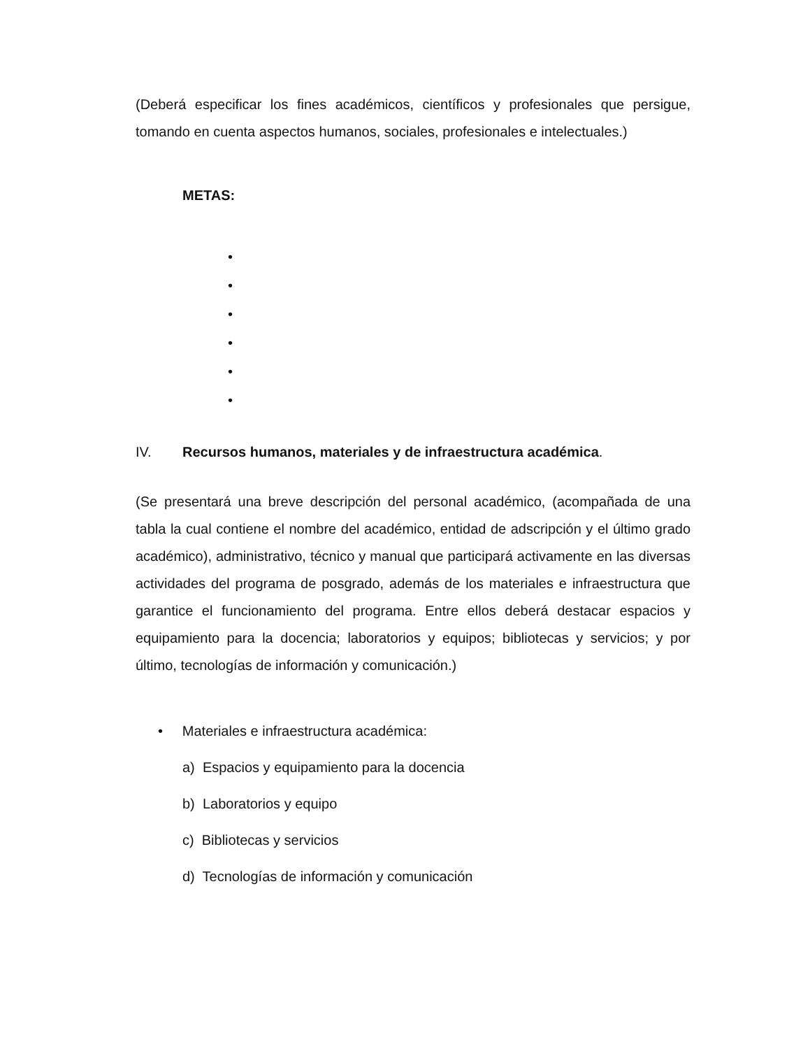(Deberá especificar los fines académicos, científicos y profesionales que persigue, tomando en cuenta aspectos humanos, sociales, profesionales e intelectuales.)
METAS:
•
•
•
•
•
•
IV. Recursos humanos, materiales y de infraestructura académica.
(Se presentará una breve descripción del personal académico, (acompañada de una tabla la cual contiene el nombre del académico, entidad de adscripción y el último grado académico), administrativo, técnico y manual que participará activamente en las diversas actividades del programa de posgrado, además de los materiales e infraestructura que garantice el funcionamiento del programa. Entre ellos deberá destacar espacios y equipamiento para la docencia; laboratorios y equipos; bibliotecas y servicios; y por último, tecnologías de información y comunicación.)
• Materiales e infraestructura académica:
a) Espacios y equipamiento para la docencia
b) Laboratorios y equipo
c) Bibliotecas y servicios
d) Tecnologías de información y comunicación